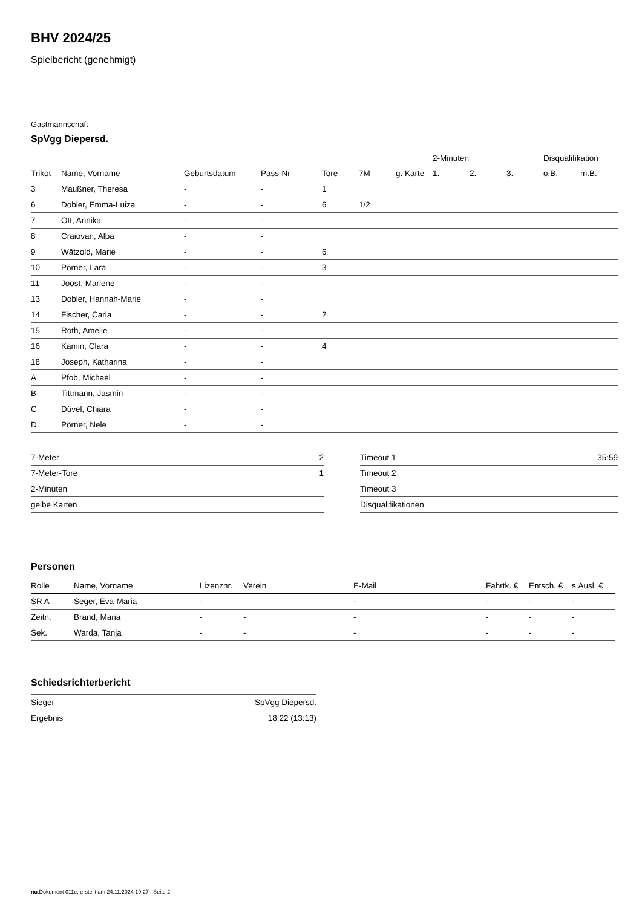BHV 2024/25
Spielbericht (genehmigt)
Gastmannschaft
SpVgg Diepersd.
| | | | | | | | 2-Minuten | | | Disqualifikation | |
| --- | --- | --- | --- | --- | --- | --- | --- | --- | --- | --- | --- |
| Trikot | Name, Vorname | Geburtsdatum | Pass-Nr | Tore | 7M | g. Karte | 1. | 2. | 3. | o.B. | m.B. |
| 3 | Maußner, Theresa | - | - | 1 | | | | | | | |
| 6 | Dobler, Emma-Luiza | - | - | 6 | 1/2 | | | | | | |
| 7 | Ott, Annika | - | - | | | | | | | | |
| 8 | Craiovan, Alba | - | - | | | | | | | | |
| 9 | Wätzold, Marie | - | - | 6 | | | | | | | |
| 10 | Pörner, Lara | - | - | 3 | | | | | | | |
| 11 | Joost, Marlene | - | - | | | | | | | | |
| 13 | Dobler, Hannah-Marie | - | - | | | | | | | | |
| 14 | Fischer, Carla | - | - | 2 | | | | | | | |
| 15 | Roth, Amelie | - | - | | | | | | | | |
| 16 | Kamin, Clara | - | - | 4 | | | | | | | |
| 18 | Joseph, Katharina | - | - | | | | | | | | |
| A | Pfob, Michael | - | - | | | | | | | | |
| B | Tittmann, Jasmin | - | - | | | | | | | | |
| C | Düvel, Chiara | - | - | | | | | | | | |
| D | Pörner, Nele | - | - | | | | | | | | |
| 7-Meter | 2 |
| 7-Meter-Tore | 1 |
| 2-Minuten | |
| gelbe Karten | |
| Timeout 1 | 35:59 |
| Timeout 2 | |
| Timeout 3 | |
| Disqualifikationen | |
Personen
| Rolle | Name, Vorname | Lizenznr. | Verein | E-Mail | Fahrtk. € | Entsch. € | s.Ausl. € |
| --- | --- | --- | --- | --- | --- | --- | --- |
| SR A | Seger, Eva-Maria | - | | - | - | - | - |
| Zeitn. | Brand, Maria | - | - | - | - | - | - |
| Sek. | Warda, Tanja | - | - | - | - | - | - |
Schiedsrichterbericht
| Sieger | SpVgg Diepersd. |
| Ergebnis | 18:22 (13:13) |
nu.Dokument 011e, erstellt am 24.11.2024 19:27 | Seite 2